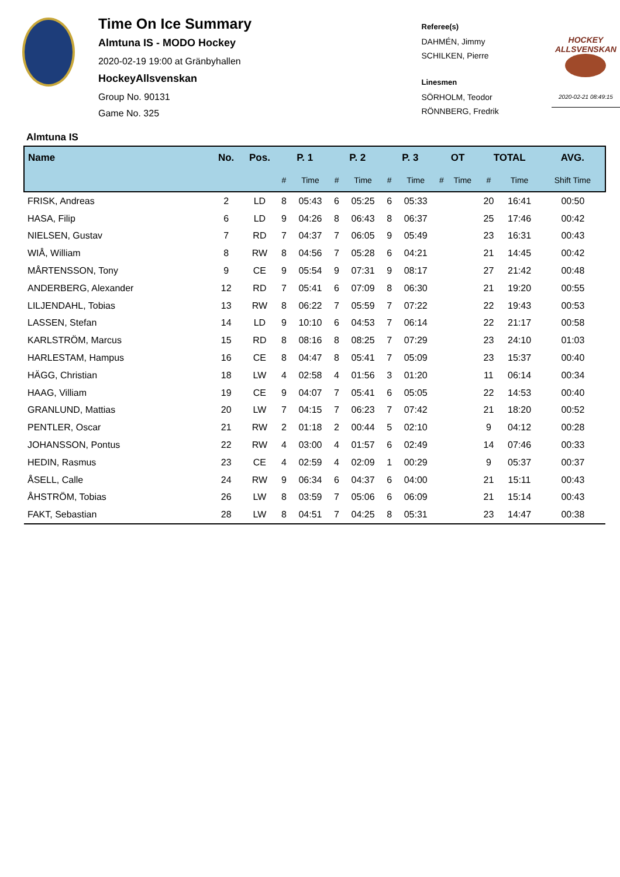Time On Ice Summary
Almtuna IS - MODO Hockey
2020-02-19 19:00 at Gränbyhallen
HockeyAllsvenskan
Group No. 90131
Game No. 325
Referee(s)
DAHMÉN, Jimmy
SCHILKEN, Pierre
Linesmen
SÖRHOLM, Teodor
RÖNNBERG, Fredrik
HOCKEY ALLSVENSKAN
2020-02-21 08:49:15
Almtuna IS
| Name | No. | Pos. | P. 1 | | P. 2 | | P. 3 | | OT | | TOTAL | | AVG. |
| --- | --- | --- | --- | --- | --- | --- | --- | --- | --- | --- | --- | --- | --- |
| | | | # | Time | # | Time | # | Time | # | Time | # | Time | Shift Time |
| FRISK, Andreas | 2 | LD | 8 | 05:43 | 6 | 05:25 | 6 | 05:33 | | | 20 | 16:41 | 00:50 |
| HASA, Filip | 6 | LD | 9 | 04:26 | 8 | 06:43 | 8 | 06:37 | | | 25 | 17:46 | 00:42 |
| NIELSEN, Gustav | 7 | RD | 7 | 04:37 | 7 | 06:05 | 9 | 05:49 | | | 23 | 16:31 | 00:43 |
| WIÅ, William | 8 | RW | 8 | 04:56 | 7 | 05:28 | 6 | 04:21 | | | 21 | 14:45 | 00:42 |
| MÅRTENSSON, Tony | 9 | CE | 9 | 05:54 | 9 | 07:31 | 9 | 08:17 | | | 27 | 21:42 | 00:48 |
| ANDERBERG, Alexander | 12 | RD | 7 | 05:41 | 6 | 07:09 | 8 | 06:30 | | | 21 | 19:20 | 00:55 |
| LILJENDAHL, Tobias | 13 | RW | 8 | 06:22 | 7 | 05:59 | 7 | 07:22 | | | 22 | 19:43 | 00:53 |
| LASSEN, Stefan | 14 | LD | 9 | 10:10 | 6 | 04:53 | 7 | 06:14 | | | 22 | 21:17 | 00:58 |
| KARLSTRÖM, Marcus | 15 | RD | 8 | 08:16 | 8 | 08:25 | 7 | 07:29 | | | 23 | 24:10 | 01:03 |
| HARLESTAM, Hampus | 16 | CE | 8 | 04:47 | 8 | 05:41 | 7 | 05:09 | | | 23 | 15:37 | 00:40 |
| HÄGG, Christian | 18 | LW | 4 | 02:58 | 4 | 01:56 | 3 | 01:20 | | | 11 | 06:14 | 00:34 |
| HAAG, Villiam | 19 | CE | 9 | 04:07 | 7 | 05:41 | 6 | 05:05 | | | 22 | 14:53 | 00:40 |
| GRANLUND, Mattias | 20 | LW | 7 | 04:15 | 7 | 06:23 | 7 | 07:42 | | | 21 | 18:20 | 00:52 |
| PENTLER, Oscar | 21 | RW | 2 | 01:18 | 2 | 00:44 | 5 | 02:10 | | | 9 | 04:12 | 00:28 |
| JOHANSSON, Pontus | 22 | RW | 4 | 03:00 | 4 | 01:57 | 6 | 02:49 | | | 14 | 07:46 | 00:33 |
| HEDIN, Rasmus | 23 | CE | 4 | 02:59 | 4 | 02:09 | 1 | 00:29 | | | 9 | 05:37 | 00:37 |
| ÅSELL, Calle | 24 | RW | 9 | 06:34 | 6 | 04:37 | 6 | 04:00 | | | 21 | 15:11 | 00:43 |
| ÅHSTRÖM, Tobias | 26 | LW | 8 | 03:59 | 7 | 05:06 | 6 | 06:09 | | | 21 | 15:14 | 00:43 |
| FAKT, Sebastian | 28 | LW | 8 | 04:51 | 7 | 04:25 | 8 | 05:31 | | | 23 | 14:47 | 00:38 |